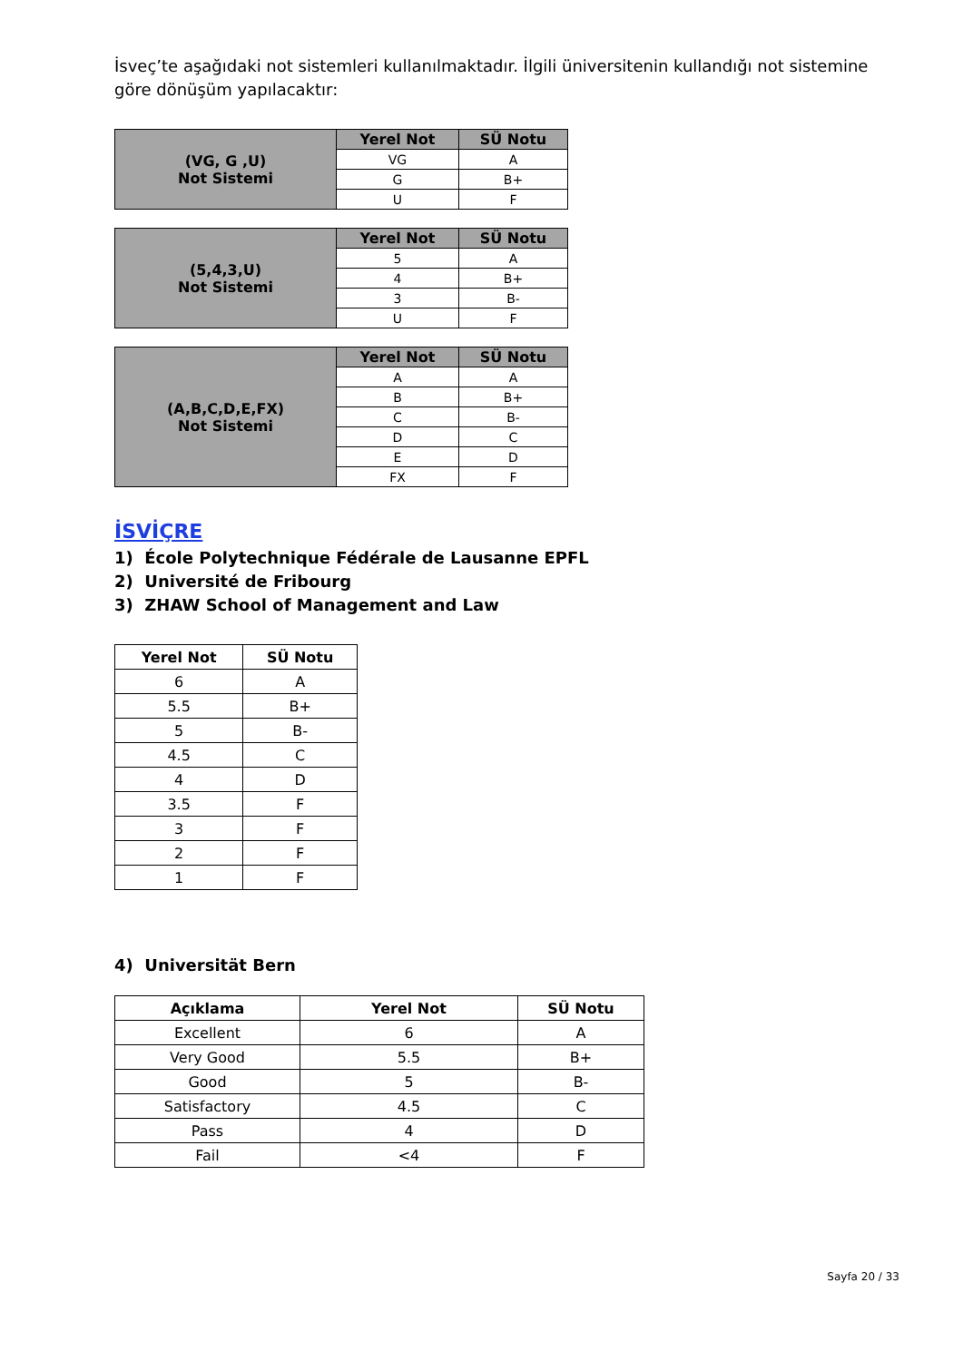İsveç’te aşağıdaki not sistemleri kullanılmaktadır. İlgili üniversitenin kullandığı not sistemine göre dönüşüm yapılacaktır:
| (VG, G ,U) Not Sistemi | Yerel Not | SÜ Notu |
| | VG | A |
| | G | B+ |
| | U | F |
| (5,4,3,U) Not Sistemi | Yerel Not | SÜ Notu |
| | 5 | A |
| | 4 | B+ |
| | 3 | B- |
| | U | F |
| (A,B,C,D,E,FX) Not Sistemi | Yerel Not | SÜ Notu |
| | A | A |
| | B | B+ |
| | C | B- |
| | D | C |
| | E | D |
| | FX | F |
İSVİÇRE
1) École Polytechnique Fédérale de Lausanne EPFL
2) Université de Fribourg
3) ZHAW School of Management and Law
| Yerel Not | SÜ Notu |
| --- | --- |
| 6 | A |
| 5.5 | B+ |
| 5 | B- |
| 4.5 | C |
| 4 | D |
| 3.5 | F |
| 3 | F |
| 2 | F |
| 1 | F |
4) Universität Bern
| Açıklama | Yerel Not | SÜ Notu |
| --- | --- | --- |
| Excellent | 6 | A |
| Very Good | 5.5 | B+ |
| Good | 5 | B- |
| Satisfactory | 4.5 | C |
| Pass | 4 | D |
| Fail | <4 | F |
Sayfa 20 / 33